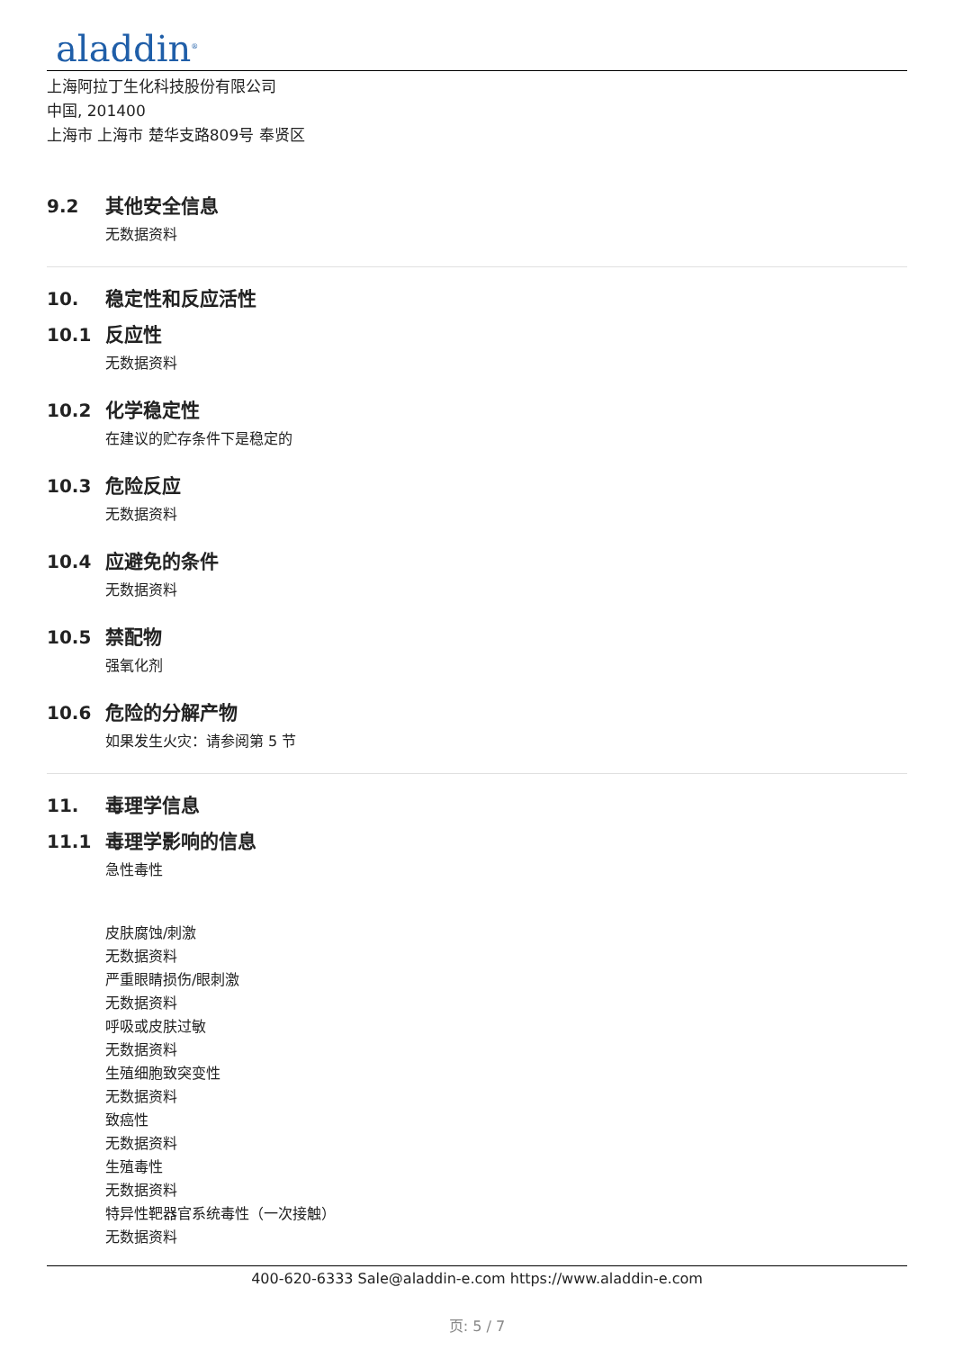aladdin<sup>®</sup>
上海阿拉丁生化科技股份有限公司
中国, 201400
上海市 上海市 楚华支路809号 奉贤区
9.2 其他安全信息
无数据资料
10. 稳定性和反应活性
10.1 反应性
无数据资料
10.2 化学稳定性
在建议的贮存条件下是稳定的
10.3 危险反应
无数据资料
10.4 应避免的条件
无数据资料
10.5 禁配物
强氧化剂
10.6 危险的分解产物
如果发生火灾：请参阅第 5 节
11. 毒理学信息
11.1 毒理学影响的信息
急性毒性
皮肤腐蚀/刺激
无数据资料
严重眼睛损伤/眼刺激
无数据资料
呼吸或皮肤过敏
无数据资料
生殖细胞致突变性
无数据资料
致癌性
无数据资料
生殖毒性
无数据资料
特异性靶器官系统毒性（一次接触）
无数据资料
400-620-6333 Sale@aladdin-e.com https://www.aladdin-e.com
页: 5 / 7